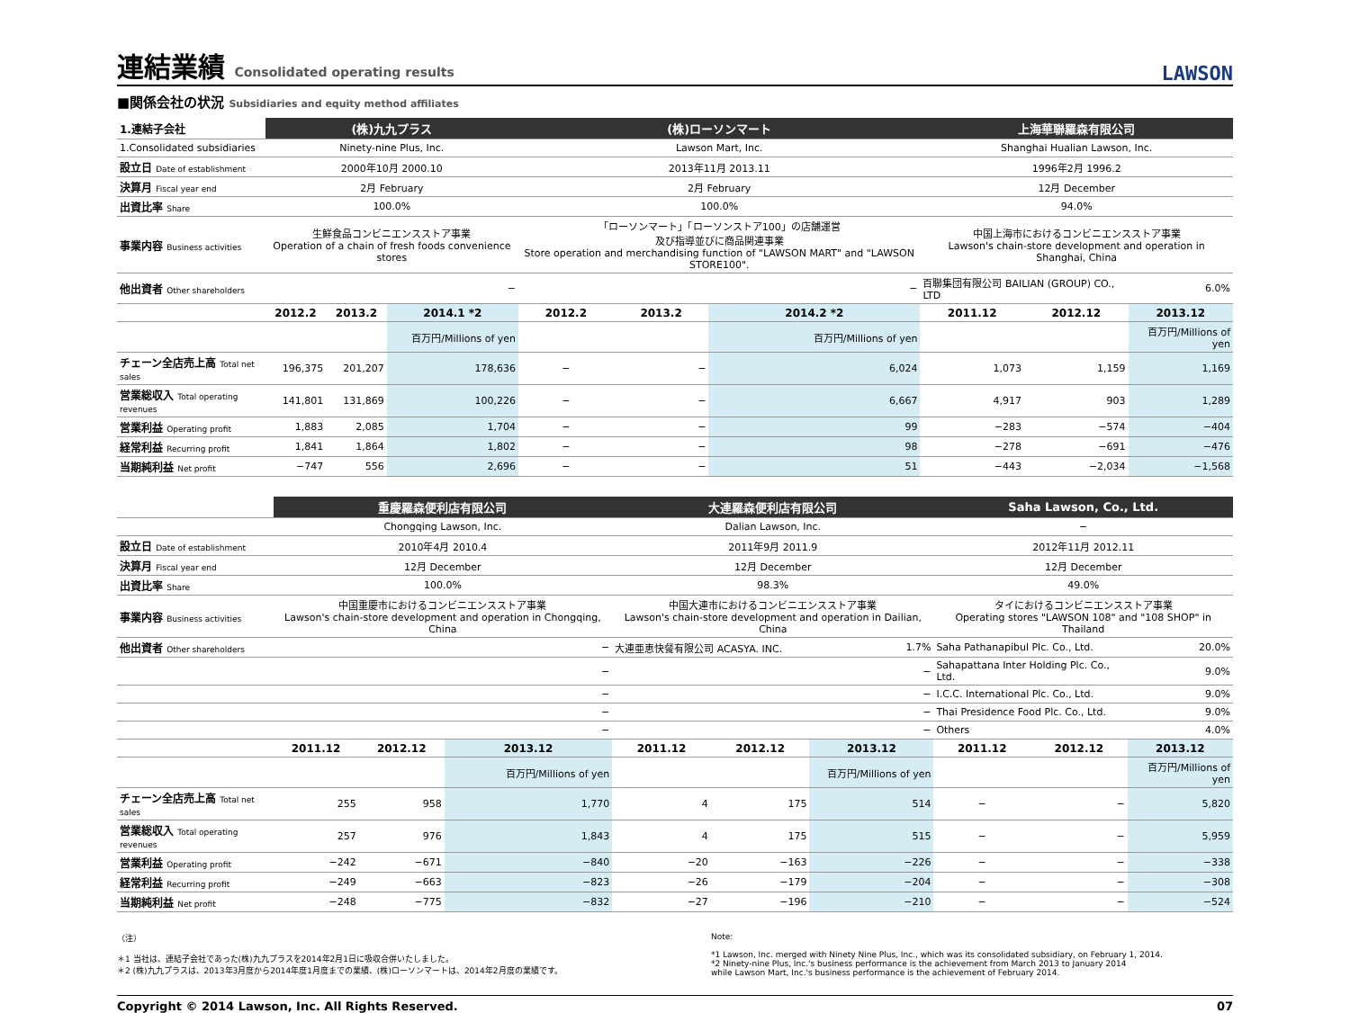連結業績 Consolidated operating results LAWSON
■関係会社の状況 Subsidiaries and equity method affiliates
| 1.連結子会社 | (株)九九プラス | | | (株)ローソンマート | | | 上海華聯羅森有限公司 | | |
| 1.Consolidated subsidiaries | Ninety-nine Plus, Inc. | | | Lawson Mart, Inc. | | | Shanghai Hualian Lawson, Inc. | | |
| 設立日 Date of establishment | 2000年10月 2000.10 | | | 2013年11月 2013.11 | | | 1996年2月 1996.2 | | |
| 決算月 Fiscal year end | 2月 February | | | 2月 February | | | 12月 December | | |
| 出資比率 Share | 100.0% | | | 100.0% | | | 94.0% | | |
| 事業内容 Business activities | 生鮮食品コンビニエンスストア事業 Operation of a chain of fresh foods convenience stores | | | 「ローソンマート」「ローソンストア100」の店舗運営 及び指導並びに商品関連事業 Store operation and merchandising function of "LAWSON MART" and "LAWSON STORE100". | | | 中国上海市におけるコンビニエンスストア事業 Lawson's chain-store development and operation in Shanghai, China | | |
| 他出資者 Other shareholders | − | | | − | | | 百聯集団有限公司 BAILIAN (GROUP) CO., LTD | | 6.0% |
| | 2012.2 | 2013.2 | 2014.1 *2 | 2012.2 | 2013.2 | 2014.2 *2 | 2011.12 | 2012.12 | 2013.12 |
| | | | 百万円/Millions of yen | | | 百万円/Millions of yen | | | 百万円/Millions of yen |
| チェーン全店売上高 Total net sales | 196,375 | 201,207 | 178,636 | − | − | 6,024 | 1,073 | 1,159 | 1,169 |
| 営業総収入 Total operating revenues | 141,801 | 131,869 | 100,226 | − | − | 6,667 | 4,917 | 903 | 1,289 |
| 営業利益 Operating profit | 1,883 | 2,085 | 1,704 | − | − | 99 | −283 | −574 | −404 |
| 経常利益 Recurring profit | 1,841 | 1,864 | 1,802 | − | − | 98 | −278 | −691 | −476 |
| 当期純利益 Net profit | −747 | 556 | 2,696 | − | − | 51 | −443 | −2,034 | −1,568 |
| | 重慶羅森便利店有限公司 | | | 大連羅森便利店有限公司 | | | Saha Lawson, Co., Ltd. | | |
| | Chongqing Lawson, Inc. | | | Dalian Lawson, Inc. | | | − | | |
| 設立日 Date of establishment | 2010年4月 2010.4 | | | 2011年9月 2011.9 | | | 2012年11月 2012.11 | | |
| 決算月 Fiscal year end | 12月 December | | | 12月 December | | | 12月 December | | |
| 出資比率 Share | 100.0% | | | 98.3% | | | 49.0% | | |
| 事業内容 Business activities | 中国重慶市におけるコンビニエンスストア事業 Lawson's chain-store development and operation in Chongqing, China | | | 中国大連市におけるコンビニエンスストア事業 Lawson's chain-store development and operation in Dailian, China | | | タイにおけるコンビニエンスストア事業 Operating stores "LAWSON 108" and "108 SHOP" in Thailand | | |
| 他出資者 Other shareholders | − | | | 大連亜恵快餐有限公司 ACASYA. INC. | | 1.7% | Saha Pathanapibul Plc. Co., Ltd. | | 20.0% |
| | − | | | − | | | Sahapattana Inter Holding Plc. Co., Ltd. | | 9.0% |
| | − | | | − | | | I.C.C. International Plc. Co., Ltd. | | 9.0% |
| | − | | | − | | | Thai Presidence Food Plc. Co., Ltd. | | 9.0% |
| | − | | | − | | | Others | | 4.0% |
| | 2011.12 | 2012.12 | 2013.12 | 2011.12 | 2012.12 | 2013.12 | 2011.12 | 2012.12 | 2013.12 |
| | | | 百万円/Millions of yen | | | 百万円/Millions of yen | | | 百万円/Millions of yen |
| チェーン全店売上高 Total net sales | 255 | 958 | 1,770 | 4 | 175 | 514 | − | − | 5,820 |
| 営業総収入 Total operating revenues | 257 | 976 | 1,843 | 4 | 175 | 515 | − | − | 5,959 |
| 営業利益 Operating profit | −242 | −671 | −840 | −20 | −163 | −226 | − | − | −338 |
| 経常利益 Recurring profit | −249 | −663 | −823 | −26 | −179 | −204 | − | − | −308 |
| 当期純利益 Net profit | −248 | −775 | −832 | −27 | −196 | −210 | − | − | −524 |
（注）
＊1 当社は、連結子会社であった(株)九九プラスを2014年2月1日に吸収合併いたしました。
＊2 (株)九九プラスは、2013年3月度から2014年度1月度までの業績、(株)ローソンマートは、2014年2月度の業績です。
Note:
*1 Lawson, Inc. merged with Ninety Nine Plus, Inc., which was its consolidated subsidiary, on February 1, 2014.
*2 Ninety-nine Plus, Inc.'s business performance is the achievement from March 2013 to January 2014
while Lawson Mart, Inc.'s business performance is the achievement of February 2014.
Copyright © 2014 Lawson, Inc. All Rights Reserved. 07